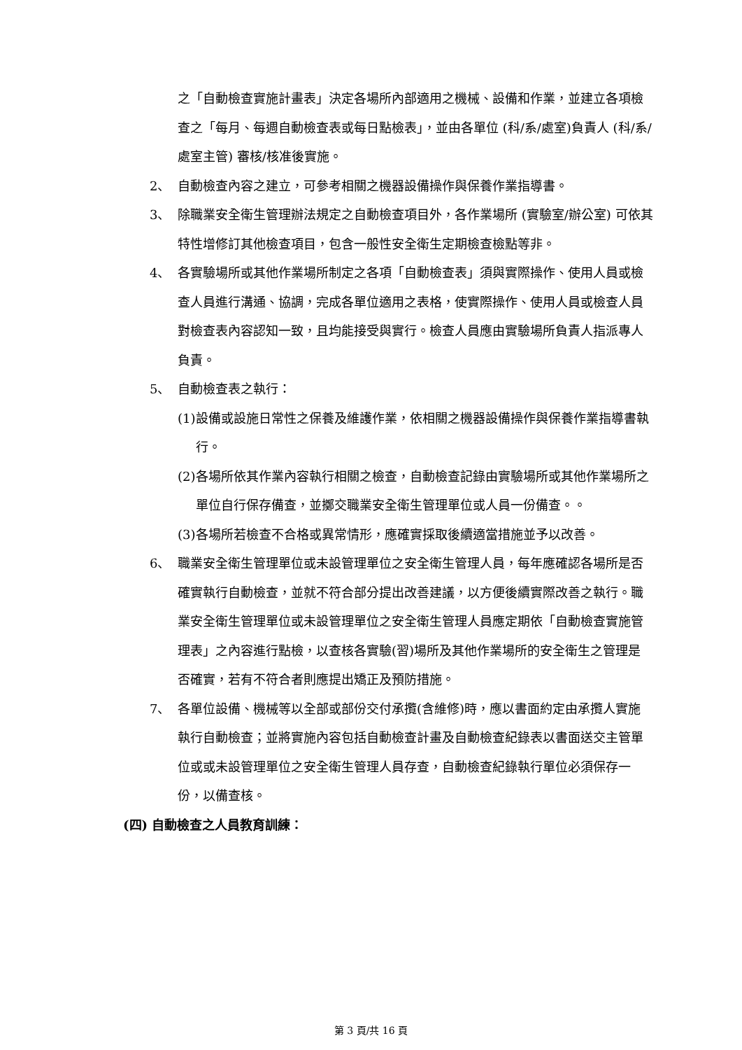之「自動檢查實施計畫表」決定各場所內部適用之機械、設備和作業，並建立各項檢查之「每月、每週自動檢查表或每日點檢表」，並由各單位 (科/系/處室)負責人 (科/系/處室主管) 審核/核准後實施。
2、 自動檢查內容之建立，可參考相關之機器設備操作與保養作業指導書。
3、 除職業安全衛生管理辦法規定之自動檢查項目外，各作業場所 (實驗室/辦公室) 可依其特性增修訂其他檢查項目，包含一般性安全衛生定期檢查檢點等非。
4、 各實驗場所或其他作業場所制定之各項「自動檢查表」須與實際操作、使用人員或檢查人員進行溝通、協調，完成各單位適用之表格，使實際操作、使用人員或檢查人員對檢查表內容認知一致，且均能接受與實行。檢查人員應由實驗場所負責人指派專人負責。
5、 自動檢查表之執行：
(1) 設備或設施日常性之保養及維護作業，依相關之機器設備操作與保養作業指導書執行。
(2) 各場所依其作業內容執行相關之檢查，自動檢查記錄由實驗場所或其他作業場所之單位自行保存備查，並擲交職業安全衛生管理單位或人員一份備查。。
(3) 各場所若檢查不合格或異常情形，應確實採取後續適當措施並予以改善。
6、 職業安全衛生管理單位或未設管理單位之安全衛生管理人員，每年應確認各場所是否確實執行自動檢查，並就不符合部分提出改善建議，以方便後續實際改善之執行。職業安全衛生管理單位或未設管理單位之安全衛生管理人員應定期依「自動檢查實施管理表」之內容進行點檢，以查核各實驗(習)場所及其他作業場所的安全衛生之管理是否確實，若有不符合者則應提出矯正及預防措施。
7、 各單位設備、機械等以全部或部份交付承攬(含維修)時，應以書面約定由承攬人實施執行自動檢查；並將實施內容包括自動檢查計畫及自動檢查紀錄表以書面送交主管單位或或未設管理單位之安全衛生管理人員存查，自動檢查紀錄執行單位必須保存一份，以備查核。
(四) 自動檢查之人員教育訓練：
第 3 頁/共 16 頁